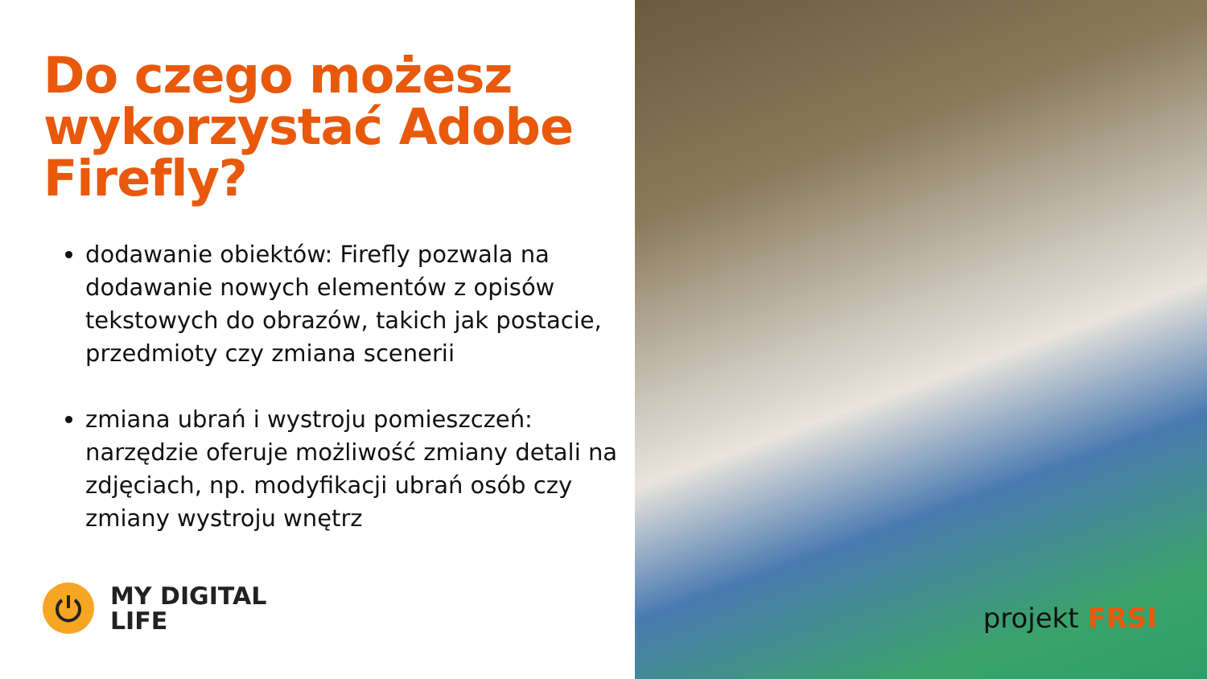Do czego możesz wykorzystać Adobe Firefly?
dodawanie obiektów: Firefly pozwala na dodawanie nowych elementów z opisów tekstowych do obrazów, takich jak postacie, przedmioty czy zmiana scenerii
zmiana ubrań i wystroju pomieszczeń: narzędzie oferuje możliwość zmiany detali na zdjęciach, np. modyfikacji ubrań osób czy zmiany wystroju wnętrz
MY DIGITAL
LIFE
projekt FRSI